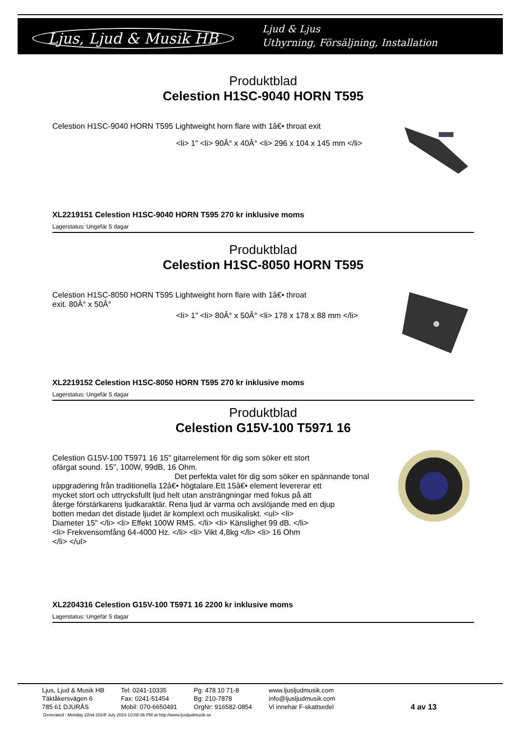Ljus, Ljud & Musik HB
Ljud & Ljus
Uthyrning, Försäljning, Installation
Produktblad
Celestion H1SC-9040 HORN T595
Celestion H1SC-9040 HORN T595 Lightweight horn flare with 1â€• throat exit
<li> 1" <li> 90Â° x 40Â° <li> 296 x 104 x 145 mm </li>
XL2219151 Celestion H1SC-9040 HORN T595 270 kr inklusive moms
Lagerstatus: Ungefär 5 dagar
Produktblad
Celestion H1SC-8050 HORN T595
Celestion H1SC-8050 HORN T595 Lightweight horn flare with 1â€• throat
exit. 80Â° x 50Â°
<li> 1" <li> 80Â° x 50Â° <li> 178 x 178 x 88 mm </li>
XL2219152 Celestion H1SC-8050 HORN T595 270 kr inklusive moms
Lagerstatus: Ungefär 5 dagar
Produktblad
Celestion G15V-100 T5971 16
Celestion G15V-100 T5971 16 15" gitarrelement för dig som söker ett stort
ofärgat sound. 15", 100W, 99dB, 16 Ohm.
Det perfekta valet för dig som söker en spännande tonal
uppgradering från traditionella 12â€• högtalare.Ett 15â€• element levererar ett
mycket stort och uttrycksfullt ljud helt utan ansträngningar med fokus på att
återge förstärkarens ljudkaraktär. Rena ljud är varma och avslöjande med en djup
botten medan det distade ljudet är komplext och musikaliskt. <ul> <li>
Diameter 15" </li> <li> Effekt 100W RMS. </li> <li> Känslighet 99 dB. </li>
<li> Frekvensomfång 64-4000 Hz. </li> <li> Vikt 4,8kg </li> <li> 16 Ohm
</li> </ul>
XL2204316 Celestion G15V-100 T5971 16 2200 kr inklusive moms
Lagerstatus: Ungefär 5 dagar
| Ljus, Ljud & Musik HB Täktåkersvägen 6 785 61 DJURÅS | Tel: 0241-10335 Fax: 0241-51454 Mobil: 070-6650491 | Pg: 478 10 71-8 Bg: 210-7878 OrgNr: 916582-0854 | www.ljusljudmusik.com info@ljusljudmusik.com Vi innehar F-skattsedel | 4 av 13 |
Generated : Monday 22nd 2024f July 2024 10:08:36 PM at http://www.ljusljudmusik.se